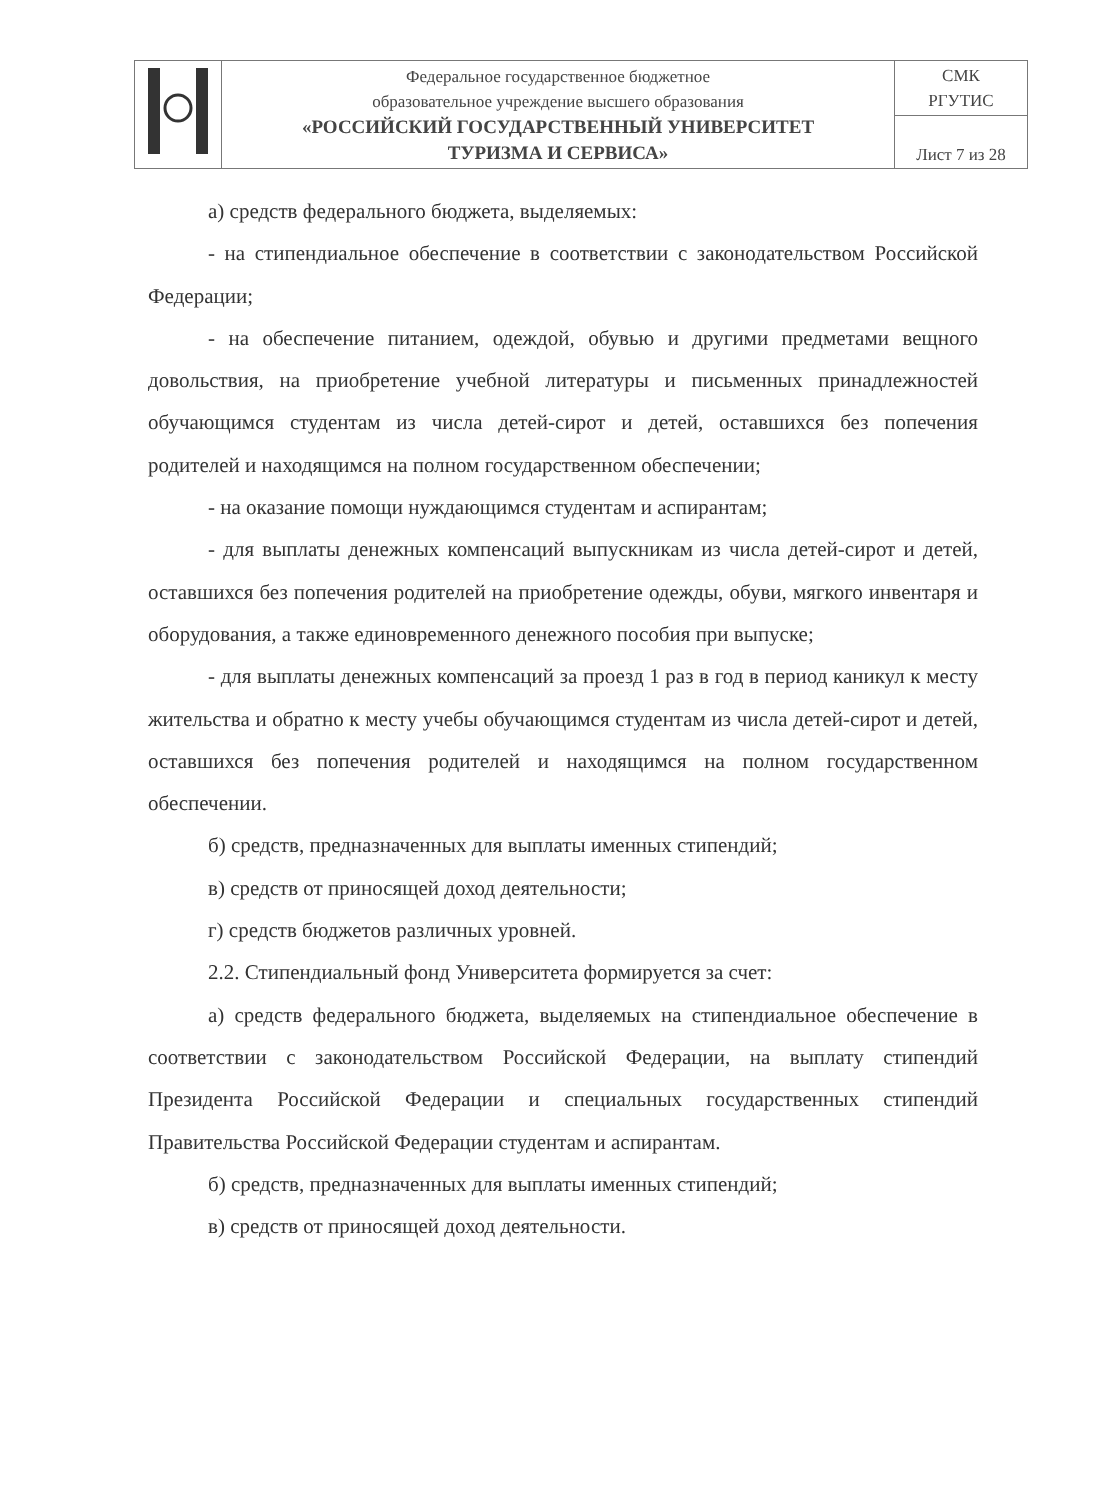| | Федеральное государственное бюджетное образовательное учреждение высшего образования «РОССИЙСКИЙ ГОСУДАРСТВЕННЫЙ УНИВЕРСИТЕТ ТУРИЗМА И СЕРВИСА» | СМК РГУТИС |
| | | Лист 7 из 28 |
а) средств федерального бюджета, выделяемых:
- на стипендиальное обеспечение в соответствии с законодательством Российской Федерации;
- на обеспечение питанием, одеждой, обувью и другими предметами вещного довольствия, на приобретение учебной литературы и письменных принадлежностей обучающимся студентам из числа детей-сирот и детей, оставшихся без попечения родителей и находящимся на полном государственном обеспечении;
- на оказание помощи нуждающимся студентам и аспирантам;
- для выплаты денежных компенсаций выпускникам из числа детей-сирот и детей, оставшихся без попечения родителей на приобретение одежды, обуви, мягкого инвентаря и оборудования, а также единовременного денежного пособия при выпуске;
- для выплаты денежных компенсаций за проезд 1 раз в год в период каникул к месту жительства и обратно к месту учебы обучающимся студентам из числа детей-сирот и детей, оставшихся без попечения родителей и находящимся на полном государственном обеспечении.
б) средств, предназначенных для выплаты именных стипендий;
в) средств от приносящей доход деятельности;
г) средств бюджетов различных уровней.
2.2. Стипендиальный фонд Университета формируется за счет:
а) средств федерального бюджета, выделяемых на стипендиальное обеспечение в соответствии с законодательством Российской Федерации, на выплату стипендий Президента Российской Федерации и специальных государственных стипендий Правительства Российской Федерации студентам и аспирантам.
б) средств, предназначенных для выплаты именных стипендий;
в) средств от приносящей доход деятельности.